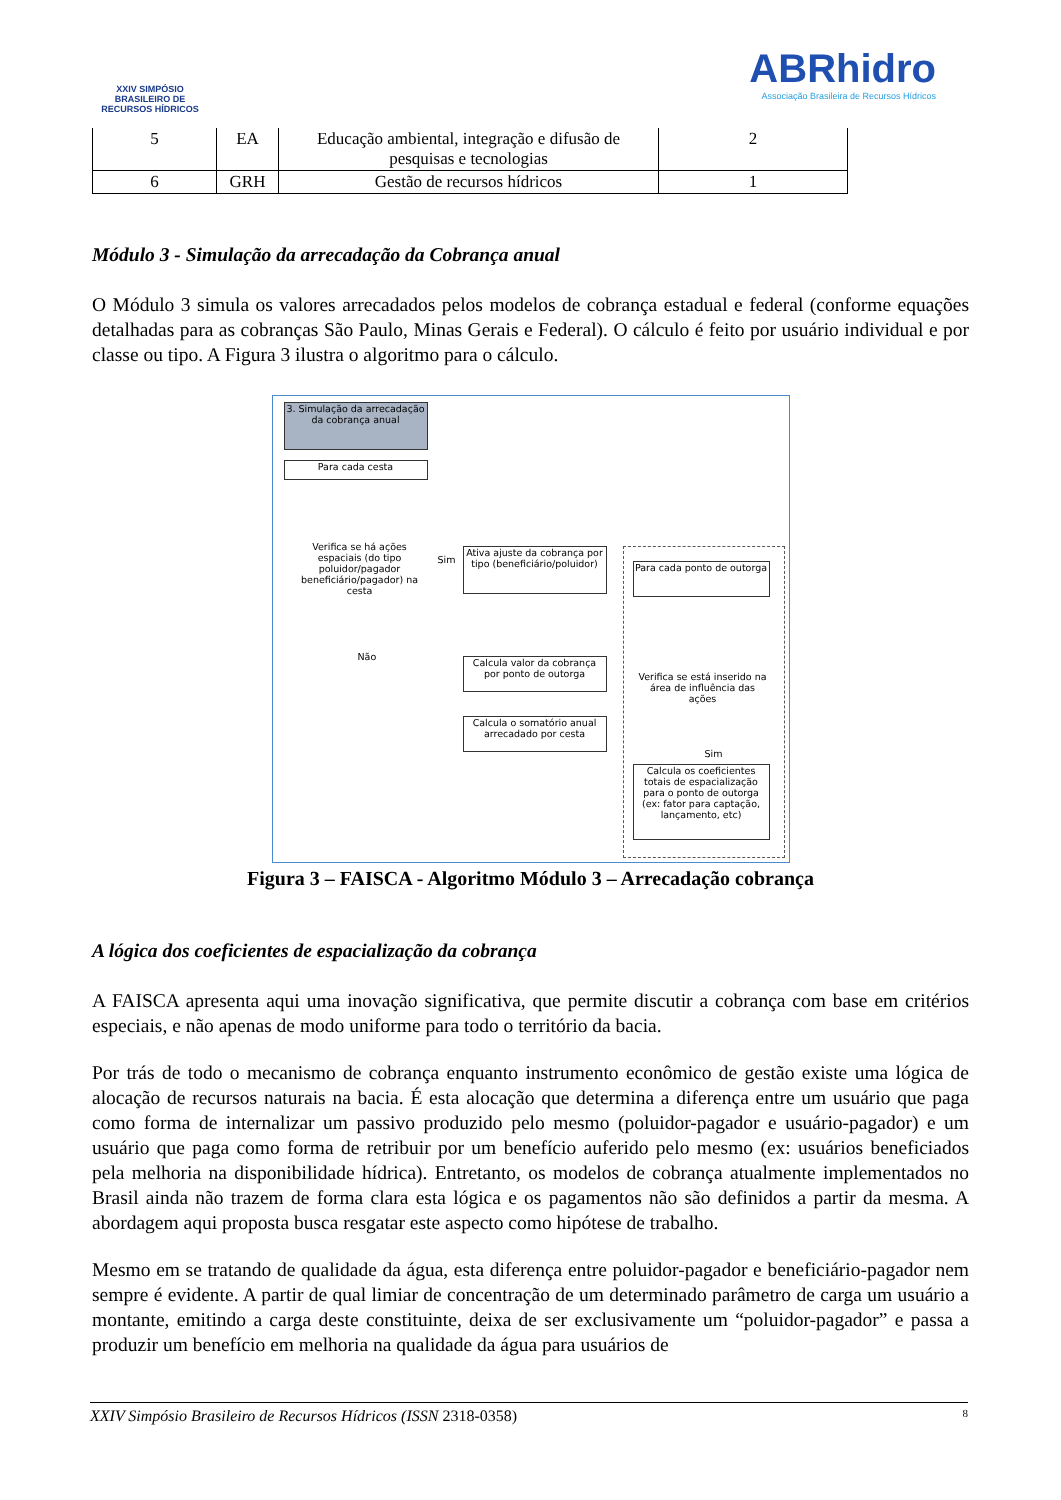XXIV SIMPÓSIO BRASILEIRO DE RECURSOS HÍDRICOS
ABRhidro
Associação Brasileira de Recursos Hídricos
| 5 | EA | Educação ambiental, integração e difusão de pesquisas e tecnologias | 2 |
| 6 | GRH | Gestão de recursos hídricos | 1 |
Módulo 3 - Simulação da arrecadação da Cobrança anual
O Módulo 3 simula os valores arrecadados pelos modelos de cobrança estadual e federal (conforme equações detalhadas para as cobranças São Paulo, Minas Gerais e Federal). O cálculo é feito por usuário individual e por classe ou tipo. A Figura 3 ilustra o algoritmo para o cálculo.
3. Simulação da arrecadação da cobrança anual
Para cada cesta
Verifica se há ações espaciais (do tipo poluidor/pagador beneficiário/pagador) na cesta
Sim
Não
Ativa ajuste da cobrança por tipo (beneficiário/poluidor)
Calcula valor da cobrança por ponto de outorga
Calcula o somatório anual arrecadado por cesta
Para cada ponto de outorga
Verifica se está inserido na área de influência das ações
Sim
Calcula os coeficientes totais de espacialização para o ponto de outorga (ex: fator para captação, lançamento, etc)
Figura 3 – FAISCA - Algoritmo Módulo 3 – Arrecadação cobrança
A lógica dos coeficientes de espacialização da cobrança
A FAISCA apresenta aqui uma inovação significativa, que permite discutir a cobrança com base em critérios especiais, e não apenas de modo uniforme para todo o território da bacia.
Por trás de todo o mecanismo de cobrança enquanto instrumento econômico de gestão existe uma lógica de alocação de recursos naturais na bacia. É esta alocação que determina a diferença entre um usuário que paga como forma de internalizar um passivo produzido pelo mesmo (poluidor-pagador e usuário-pagador) e um usuário que paga como forma de retribuir por um benefício auferido pelo mesmo (ex: usuários beneficiados pela melhoria na disponibilidade hídrica). Entretanto, os modelos de cobrança atualmente implementados no Brasil ainda não trazem de forma clara esta lógica e os pagamentos não são definidos a partir da mesma. A abordagem aqui proposta busca resgatar este aspecto como hipótese de trabalho.
Mesmo em se tratando de qualidade da água, esta diferença entre poluidor-pagador e beneficiário-pagador nem sempre é evidente. A partir de qual limiar de concentração de um determinado parâmetro de carga um usuário a montante, emitindo a carga deste constituinte, deixa de ser exclusivamente um “poluidor-pagador” e passa a produzir um benefício em melhoria na qualidade da água para usuários de
XXIV Simpósio Brasileiro de Recursos Hídricos (ISSN 2318-0358) 8